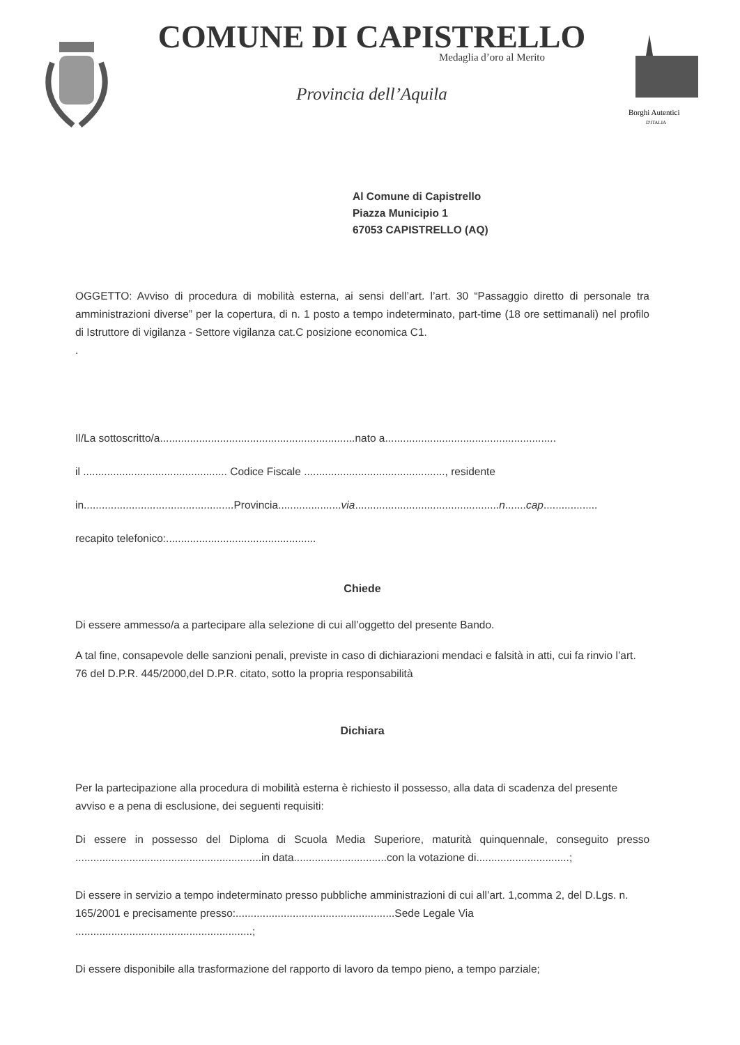COMUNE DI CAPISTRELLO
Medaglia d’oro al Merito
Provincia dell’Aquila
Borghi Autentici
D'ITALIA
Al Comune di Capistrello
Piazza Municipio 1
67053 CAPISTRELLO (AQ)
OGGETTO: Avviso di procedura di mobilità esterna, ai sensi dell’art. l’art. 30 “Passaggio diretto di personale tra amministrazioni diverse” per la copertura, di n. 1 posto a tempo indeterminato, part-time (18 ore settimanali) nel profilo di Istruttore di vigilanza - Settore vigilanza cat.C posizione economica C1.
.
Il/La sottoscritto/a.................................................................nato a.........................................................
il ................................................ Codice Fiscale ..............................................., residente
in..................................................Provincia.....................via................................................n.......cap..................
recapito telefonico:..................................................
Chiede
Di essere ammesso/a a partecipare alla selezione di cui all’oggetto del presente Bando.
A tal fine, consapevole delle sanzioni penali, previste in caso di dichiarazioni mendaci e falsità in atti, cui fa rinvio l’art. 76 del D.P.R. 445/2000,del D.P.R. citato, sotto la propria responsabilità
Dichiara
Per la partecipazione alla procedura di mobilità esterna è richiesto il possesso, alla data di scadenza del presente avviso e a pena di esclusione, dei seguenti requisiti:
Di essere in possesso del Diploma di Scuola Media Superiore, maturità quinquennale, conseguito presso ..............................................................in data...............................con la votazione di...............................;
Di essere in servizio a tempo indeterminato presso pubbliche amministrazioni di cui all’art. 1,comma 2, del D.Lgs. n. 165/2001 e precisamente presso:.....................................................Sede Legale Via ...........................................................;
Di essere disponibile alla trasformazione del rapporto di lavoro da tempo pieno, a tempo parziale;